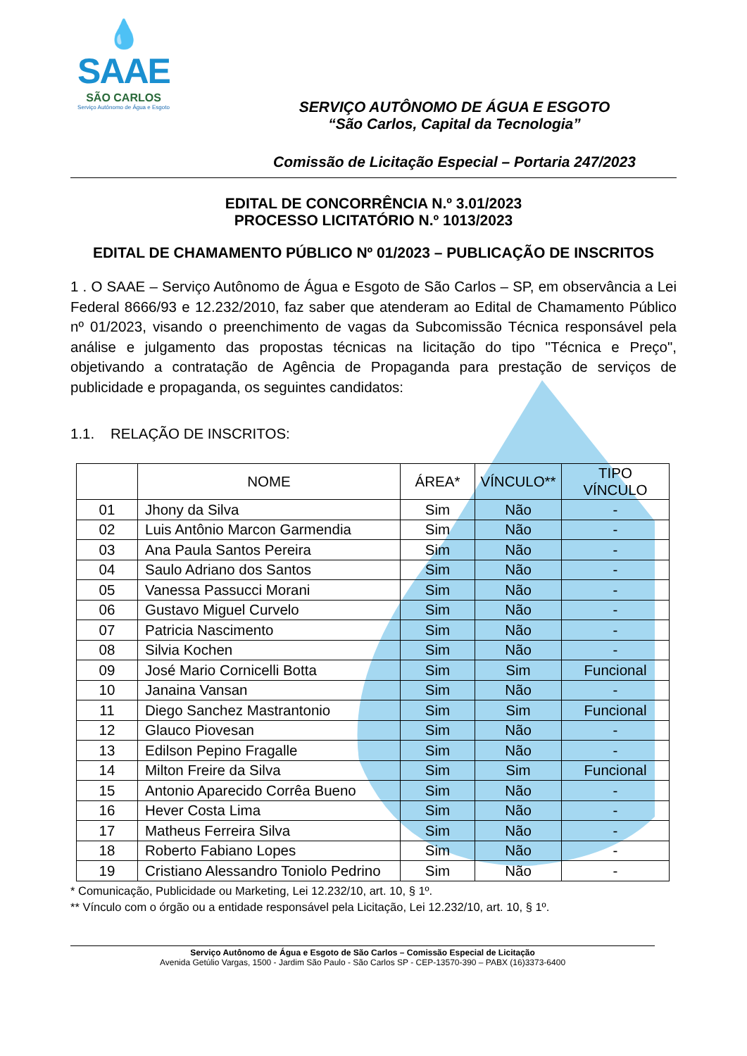💧
SAAE
SÃO CARLOS
Serviço Autônomo de Água e Esgoto
SERVIÇO AUTÔNOMO DE ÁGUA E ESGOTO
“São Carlos, Capital da Tecnologia”
Comissão de Licitação Especial – Portaria 247/2023
EDITAL DE CONCORRÊNCIA N.º 3.01/2023
PROCESSO LICITATÓRIO N.º 1013/2023
EDITAL DE CHAMAMENTO PÚBLICO Nº 01/2023 – PUBLICAÇÃO DE INSCRITOS
1 . O SAAE – Serviço Autônomo de Água e Esgoto de São Carlos – SP, em observância a Lei Federal 8666/93 e 12.232/2010, faz saber que atenderam ao Edital de Chamamento Público nº 01/2023, visando o preenchimento de vagas da Subcomissão Técnica responsável pela análise e julgamento das propostas técnicas na licitação do tipo "Técnica e Preço", objetivando a contratação de Agência de Propaganda para prestação de serviços de publicidade e propaganda, os seguintes candidatos:
1.1. RELAÇÃO DE INSCRITOS:
| | NOME | ÁREA* | VÍNCULO** | TIPO VÍNCULO |
| --- | --- | --- | --- | --- |
| 01 | Jhony da Silva | Sim | Não | - |
| 02 | Luis Antônio Marcon Garmendia | Sim | Não | - |
| 03 | Ana Paula Santos Pereira | Sim | Não | - |
| 04 | Saulo Adriano dos Santos | Sim | Não | - |
| 05 | Vanessa Passucci Morani | Sim | Não | - |
| 06 | Gustavo Miguel Curvelo | Sim | Não | - |
| 07 | Patricia Nascimento | Sim | Não | - |
| 08 | Silvia Kochen | Sim | Não | - |
| 09 | José Mario Cornicelli Botta | Sim | Sim | Funcional |
| 10 | Janaina Vansan | Sim | Não | - |
| 11 | Diego Sanchez Mastrantonio | Sim | Sim | Funcional |
| 12 | Glauco Piovesan | Sim | Não | - |
| 13 | Edilson Pepino Fragalle | Sim | Não | - |
| 14 | Milton Freire da Silva | Sim | Sim | Funcional |
| 15 | Antonio Aparecido Corrêa Bueno | Sim | Não | - |
| 16 | Hever Costa Lima | Sim | Não | - |
| 17 | Matheus Ferreira Silva | Sim | Não | - |
| 18 | Roberto Fabiano Lopes | Sim | Não | - |
| 19 | Cristiano Alessandro Toniolo Pedrino | Sim | Não | - |
* Comunicação, Publicidade ou Marketing, Lei 12.232/10, art. 10, § 1º.
** Vínculo com o órgão ou a entidade responsável pela Licitação, Lei 12.232/10, art. 10, § 1º.
Serviço Autônomo de Água e Esgoto de São Carlos – Comissão Especial de Licitação
Avenida Getúlio Vargas, 1500 - Jardim São Paulo - São Carlos SP - CEP-13570-390 – PABX (16)3373-6400